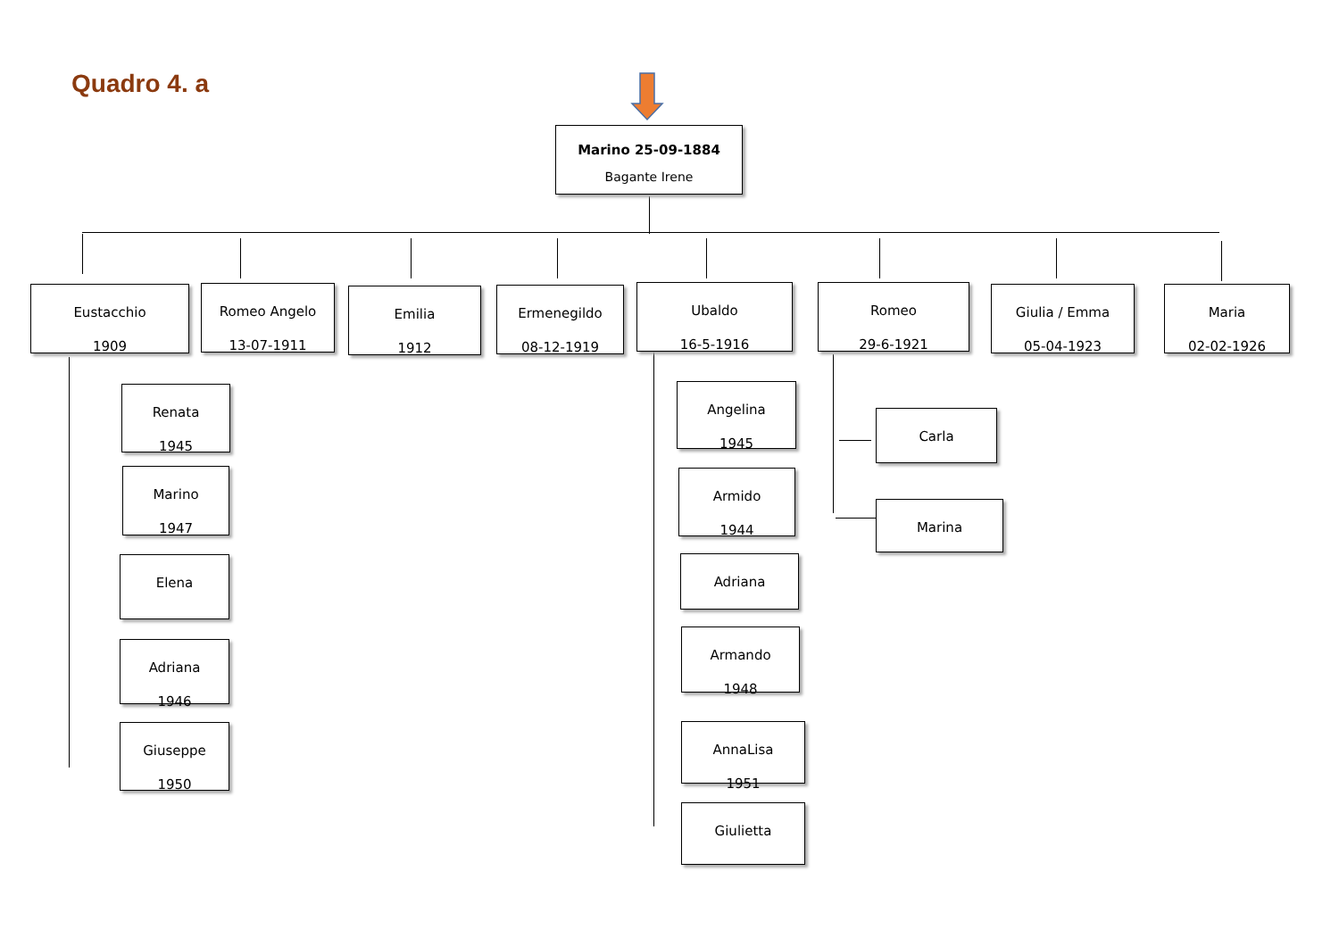Quadro 4. a
Marino 25-09-1884
Bagante Irene
Eustacchio
1909
Romeo Angelo
13-07-1911
Emilia
1912
Ermenegildo
08-12-1919
Ubaldo
16-5-1916
Romeo
29-6-1921
Giulia / Emma
05-04-1923
Maria
02-02-1926
Renata
1945
Marino
1947
Elena
Adriana
1946
Giuseppe
1950
Angelina
1945
Armido
1944
Adriana
Armando
1948
AnnaLisa
1951
Giulietta
Carla
Marina